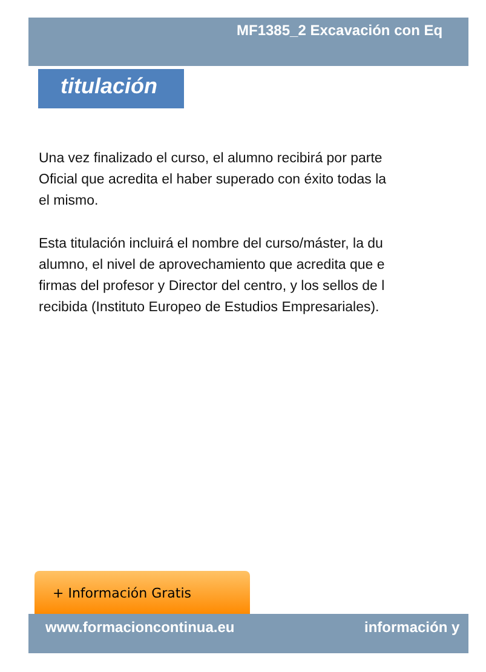MF1385_2 Excavación con Eq
titulación
Una vez finalizado el curso, el alumno recibirá por parte
Oficial que acredita el haber superado con éxito todas la
el mismo.
Esta titulación incluirá el nombre del curso/máster, la du
alumno, el nivel de aprovechamiento que acredita que e
firmas del profesor y Director del centro, y los sellos de l
recibida (Instituto Europeo de Estudios Empresariales).
+ Información Gratis
www.formacioncontinua.eu información y